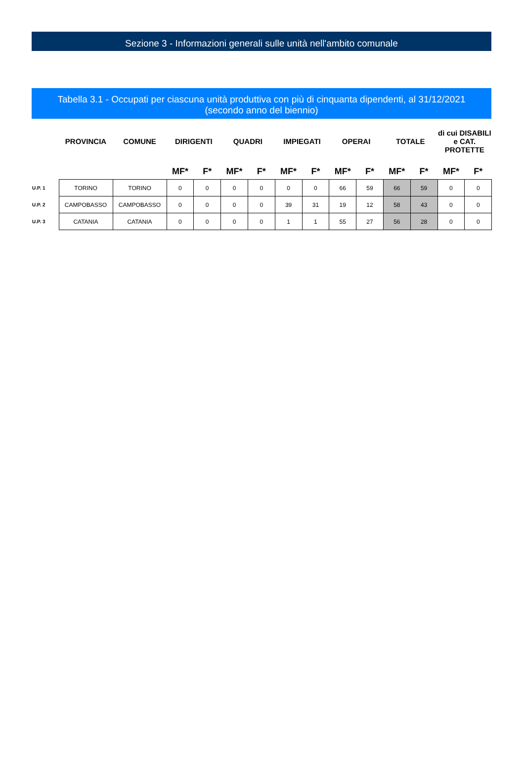Sezione 3 - Informazioni generali sulle unità nell'ambito comunale
Tabella 3.1 - Occupati per ciascuna unità produttiva con più di cinquanta dipendenti, al 31/12/2021
(secondo anno del biennio)
| | PROVINCIA | COMUNE | DIRIGENTI | | QUADRI | | IMPIEGATI | | OPERAI | | TOTALE | | di cui DISABILI e CAT. PROTETTE | |
| --- | --- | --- | --- | --- | --- | --- | --- | --- | --- | --- | --- | --- | --- | --- |
| | | | MF* | F* | MF* | F* | MF* | F* | MF* | F* | MF* | F* | MF* | F* |
| U.P. 1 | TORINO | TORINO | 0 | 0 | 0 | 0 | 0 | 0 | 66 | 59 | 66 | 59 | 0 | 0 |
| U.P. 2 | CAMPOBASSO | CAMPOBASSO | 0 | 0 | 0 | 0 | 39 | 31 | 19 | 12 | 58 | 43 | 0 | 0 |
| U.P. 3 | CATANIA | CATANIA | 0 | 0 | 0 | 0 | 1 | 1 | 55 | 27 | 56 | 28 | 0 | 0 |